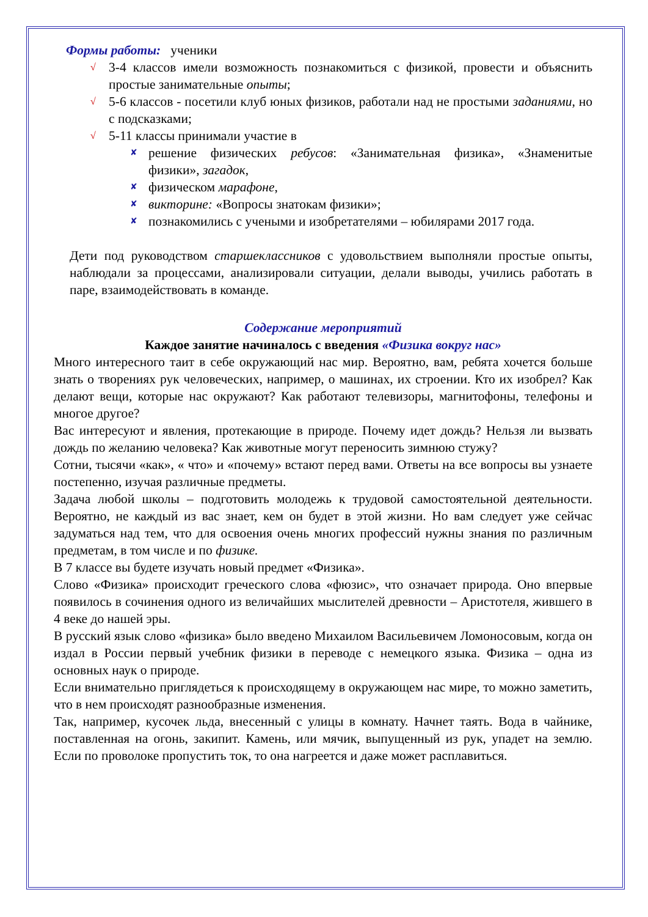Формы работы: ученики
√ 3-4 классов имели возможность познакомиться с физикой, провести и объяснить простые занимательные опыты;
√ 5-6 классов - посетили клуб юных физиков, работали над не простыми заданиями, но с подсказками;
√ 5-11 классы принимали участие в
✘ решение физических ребусов: «Занимательная физика», «Знаменитые физики», загадок,
✘ физическом марафоне,
✘ викторине: «Вопросы знатокам физики»;
✘ познакомились с учеными и изобретателями – юбилярами 2017 года.
Дети под руководством старшеклассников с удовольствием выполняли простые опыты, наблюдали за процессами, анализировали ситуации, делали выводы, учились работать в паре, взаимодействовать в команде.
Содержание мероприятий
Каждое занятие начиналось с введения «Физика вокруг нас»
Много интересного таит в себе окружающий нас мир. Вероятно, вам, ребята хочется больше знать о творениях рук человеческих, например, о машинах, их строении. Кто их изобрел? Как делают вещи, которые нас окружают? Как работают телевизоры, магнитофоны, телефоны и многое другое?
Вас интересуют и явления, протекающие в природе. Почему идет дождь? Нельзя ли вызвать дождь по желанию человека? Как животные могут переносить зимнюю стужу?
Сотни, тысячи «как», « что» и «почему» встают перед вами. Ответы на все вопросы вы узнаете постепенно, изучая различные предметы.
Задача любой школы – подготовить молодежь к трудовой самостоятельной деятельности. Вероятно, не каждый из вас знает, кем он будет в этой жизни. Но вам следует уже сейчас задуматься над тем, что для освоения очень многих профессий нужны знания по различным предметам, в том числе и по физике.
В 7 классе вы будете изучать новый предмет «Физика».
Слово «Физика» происходит греческого слова «фюзис», что означает природа. Оно впервые появилось в сочинения одного из величайших мыслителей древности – Аристотеля, жившего в 4 веке до нашей эры.
В русский язык слово «физика» было введено Михаилом Васильевичем Ломоносовым, когда он издал в России первый учебник физики в переводе с немецкого языка. Физика – одна из основных наук о природе.
Если внимательно приглядеться к происходящему в окружающем нас мире, то можно заметить, что в нем происходят разнообразные изменения.
Так, например, кусочек льда, внесенный с улицы в комнату. Начнет таять. Вода в чайнике, поставленная на огонь, закипит. Камень, или мячик, выпущенный из рук, упадет на землю. Если по проволоке пропустить ток, то она нагреется и даже может расплавиться.